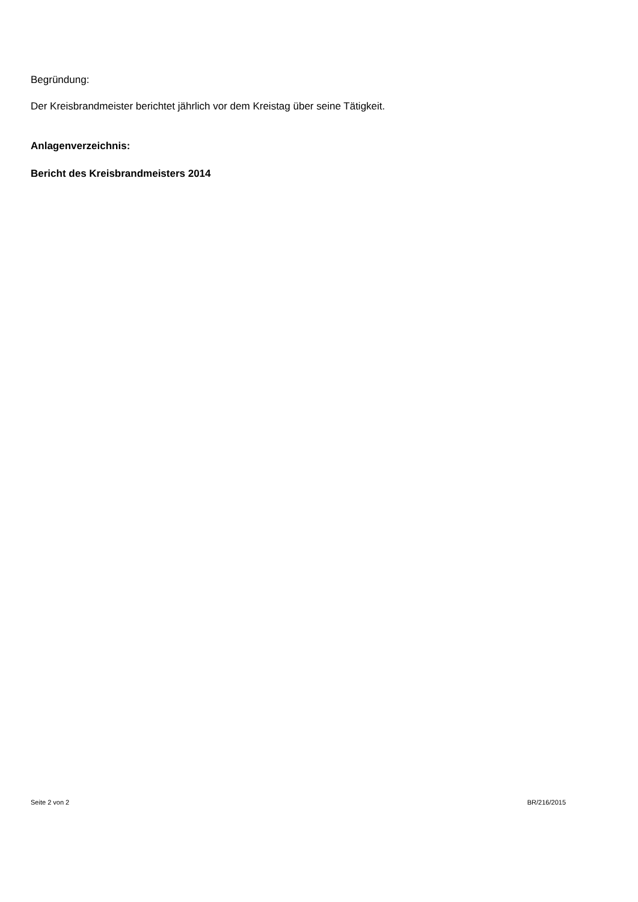Begründung:
Der Kreisbrandmeister berichtet jährlich vor dem Kreistag über seine Tätigkeit.
Anlagenverzeichnis:
Bericht des Kreisbrandmeisters 2014
Seite 2 von 2 BR/216/2015